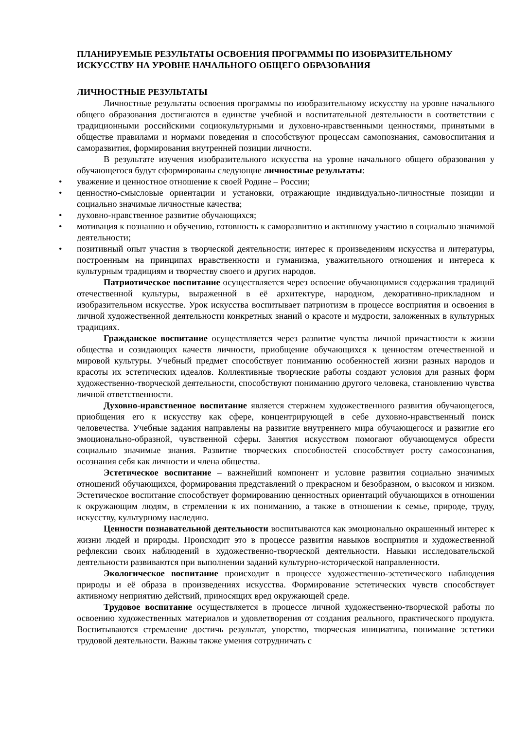ПЛАНИРУЕМЫЕ РЕЗУЛЬТАТЫ ОСВОЕНИЯ ПРОГРАММЫ ПО ИЗОБРАЗИТЕЛЬНОМУ ИСКУССТВУ НА УРОВНЕ НАЧАЛЬНОГО ОБЩЕГО ОБРАЗОВАНИЯ
ЛИЧНОСТНЫЕ РЕЗУЛЬТАТЫ
Личностные результаты освоения программы по изобразительному искусству на уровне начального общего образования достигаются в единстве учебной и воспитательной деятельности в соответствии с традиционными российскими социокультурными и духовно-нравственными ценностями, принятыми в обществе правилами и нормами поведения и способствуют процессам самопознания, самовоспитания и саморазвития, формирования внутренней позиции личности.
В результате изучения изобразительного искусства на уровне начального общего образования у обучающегося будут сформированы следующие личностные результаты:
• уважение и ценностное отношение к своей Родине – России;
• ценностно-смысловые ориентации и установки, отражающие индивидуально-личностные позиции и социально значимые личностные качества;
• духовно-нравственное развитие обучающихся;
• мотивация к познанию и обучению, готовность к саморазвитию и активному участию в социально значимой деятельности;
• позитивный опыт участия в творческой деятельности; интерес к произведениям искусства и литературы, построенным на принципах нравственности и гуманизма, уважительного отношения и интереса к культурным традициям и творчеству своего и других народов.
Патриотическое воспитание осуществляется через освоение обучающимися содержания традиций отечественной культуры, выраженной в её архитектуре, народном, декоративно-прикладном и изобразительном искусстве. Урок искусства воспитывает патриотизм в процессе восприятия и освоения в личной художественной деятельности конкретных знаний о красоте и мудрости, заложенных в культурных традициях.
Гражданское воспитание осуществляется через развитие чувства личной причастности к жизни общества и созидающих качеств личности, приобщение обучающихся к ценностям отечественной и мировой культуры. Учебный предмет способствует пониманию особенностей жизни разных народов и красоты их эстетических идеалов. Коллективные творческие работы создают условия для разных форм художественно-творческой деятельности, способствуют пониманию другого человека, становлению чувства личной ответственности.
Духовно-нравственное воспитание является стержнем художественного развития обучающегося, приобщения его к искусству как сфере, концентрирующей в себе духовно-нравственный поиск человечества. Учебные задания направлены на развитие внутреннего мира обучающегося и развитие его эмоционально-образной, чувственной сферы. Занятия искусством помогают обучающемуся обрести социально значимые знания. Развитие творческих способностей способствует росту самосознания, осознания себя как личности и члена общества.
Эстетическое воспитание – важнейший компонент и условие развития социально значимых отношений обучающихся, формирования представлений о прекрасном и безобразном, о высоком и низком. Эстетическое воспитание способствует формированию ценностных ориентаций обучающихся в отношении к окружающим людям, в стремлении к их пониманию, а также в отношении к семье, природе, труду, искусству, культурному наследию.
Ценности познавательной деятельности воспитываются как эмоционально окрашенный интерес к жизни людей и природы. Происходит это в процессе развития навыков восприятия и художественной рефлексии своих наблюдений в художественно-творческой деятельности. Навыки исследовательской деятельности развиваются при выполнении заданий культурно-исторической направленности.
Экологическое воспитание происходит в процессе художественно-эстетического наблюдения природы и её образа в произведениях искусства. Формирование эстетических чувств способствует активному неприятию действий, приносящих вред окружающей среде.
Трудовое воспитание осуществляется в процессе личной художественно-творческой работы по освоению художественных материалов и удовлетворения от создания реального, практического продукта. Воспитываются стремление достичь результат, упорство, творческая инициатива, понимание эстетики трудовой деятельности. Важны также умения сотрудничать с